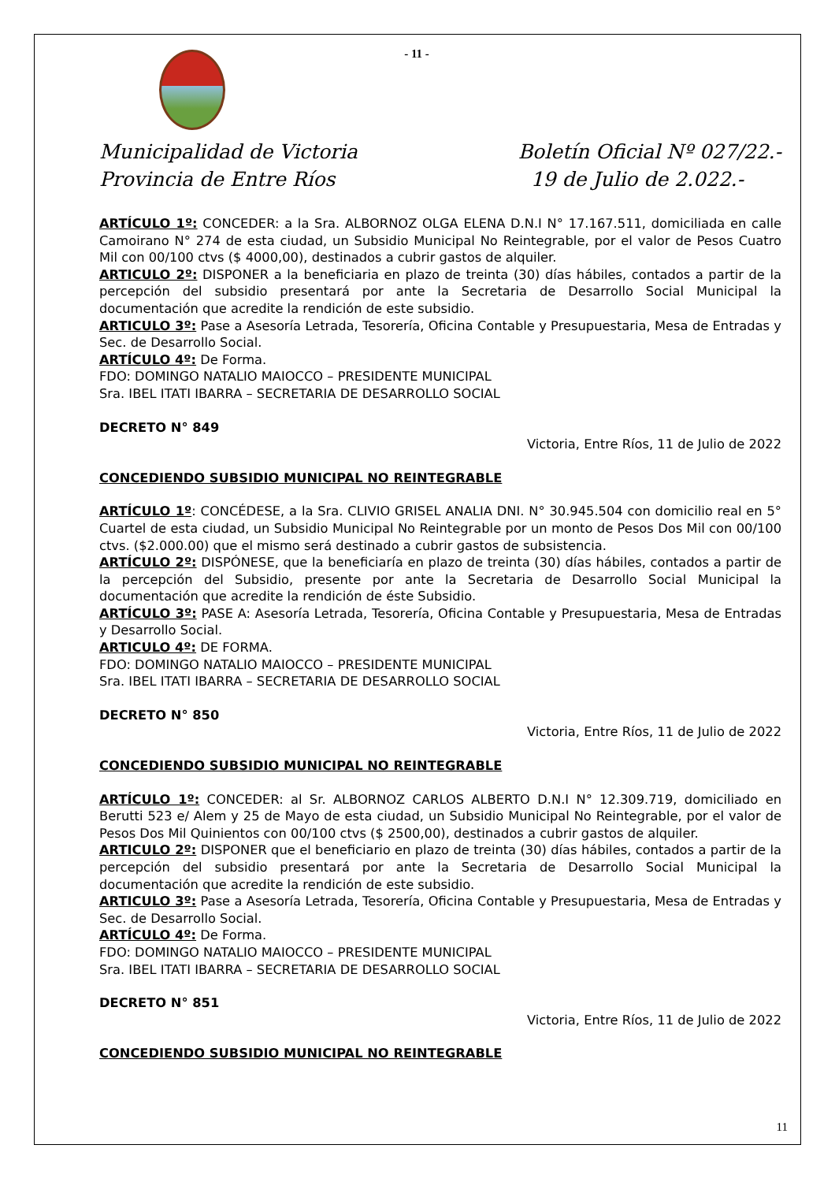- 11 -
Municipalidad de Victoria
Provincia de Entre Ríos
Boletín Oficial Nº 027/22.-
19 de Julio de 2.022.-
ARTÍCULO 1º: CONCEDER: a la Sra. ALBORNOZ OLGA ELENA D.N.I N° 17.167.511, domiciliada en calle Camoirano N° 274 de esta ciudad, un Subsidio Municipal No Reintegrable, por el valor de Pesos Cuatro Mil con 00/100 ctvs ($ 4000,00), destinados a cubrir gastos de alquiler.
ARTICULO 2º: DISPONER a la beneficiaria en plazo de treinta (30) días hábiles, contados a partir de la percepción del subsidio presentará por ante la Secretaria de Desarrollo Social Municipal la documentación que acredite la rendición de este subsidio.
ARTICULO 3º: Pase a Asesoría Letrada, Tesorería, Oficina Contable y Presupuestaria, Mesa de Entradas y Sec. de Desarrollo Social.
ARTÍCULO 4º: De Forma.
FDO: DOMINGO NATALIO MAIOCCO – PRESIDENTE MUNICIPAL
Sra. IBEL ITATI IBARRA – SECRETARIA DE DESARROLLO SOCIAL
DECRETO N° 849
Victoria, Entre Ríos, 11 de Julio de 2022
CONCEDIENDO SUBSIDIO MUNICIPAL NO REINTEGRABLE
ARTÍCULO 1º: CONCÉDESE, a la Sra. CLIVIO GRISEL ANALIA DNI. N° 30.945.504 con domicilio real en 5° Cuartel de esta ciudad, un Subsidio Municipal No Reintegrable por un monto de Pesos Dos Mil con 00/100 ctvs. ($2.000.00) que el mismo será destinado a cubrir gastos de subsistencia.
ARTÍCULO 2º: DISPÓNESE, que la beneficiaría en plazo de treinta (30) días hábiles, contados a partir de la percepción del Subsidio, presente por ante la Secretaria de Desarrollo Social Municipal la documentación que acredite la rendición de éste Subsidio.
ARTÍCULO 3º: PASE A: Asesoría Letrada, Tesorería, Oficina Contable y Presupuestaria, Mesa de Entradas y Desarrollo Social.
ARTICULO 4º: DE FORMA.
FDO: DOMINGO NATALIO MAIOCCO – PRESIDENTE MUNICIPAL
Sra. IBEL ITATI IBARRA – SECRETARIA DE DESARROLLO SOCIAL
DECRETO N° 850
Victoria, Entre Ríos, 11 de Julio de 2022
CONCEDIENDO SUBSIDIO MUNICIPAL NO REINTEGRABLE
ARTÍCULO 1º: CONCEDER: al Sr. ALBORNOZ CARLOS ALBERTO D.N.I N° 12.309.719, domiciliado en Berutti 523 e/ Alem y 25 de Mayo de esta ciudad, un Subsidio Municipal No Reintegrable, por el valor de Pesos Dos Mil Quinientos con 00/100 ctvs ($ 2500,00), destinados a cubrir gastos de alquiler.
ARTICULO 2º: DISPONER que el beneficiario en plazo de treinta (30) días hábiles, contados a partir de la percepción del subsidio presentará por ante la Secretaria de Desarrollo Social Municipal la documentación que acredite la rendición de este subsidio.
ARTICULO 3º: Pase a Asesoría Letrada, Tesorería, Oficina Contable y Presupuestaria, Mesa de Entradas y Sec. de Desarrollo Social.
ARTÍCULO 4º: De Forma.
FDO: DOMINGO NATALIO MAIOCCO – PRESIDENTE MUNICIPAL
Sra. IBEL ITATI IBARRA – SECRETARIA DE DESARROLLO SOCIAL
DECRETO N° 851
Victoria, Entre Ríos, 11 de Julio de 2022
CONCEDIENDO SUBSIDIO MUNICIPAL NO REINTEGRABLE
11